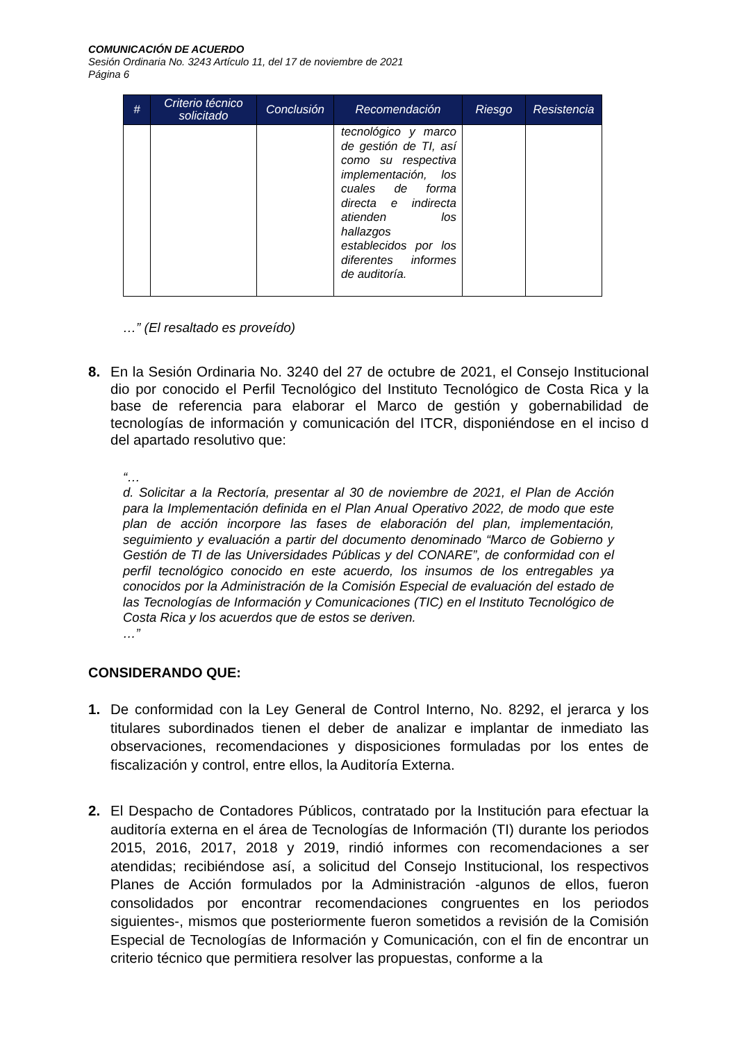COMUNICACIÓN DE ACUERDO
Sesión Ordinaria No. 3243 Artículo 11, del 17 de noviembre de 2021
Página 6
| # | Criterio técnico solicitado | Conclusión | Recomendación | Riesgo | Resistencia |
| --- | --- | --- | --- | --- | --- |
| | | | tecnológico y marco de gestión de TI, así como su respectiva implementación, los cuales de forma directa e indirecta atienden los hallazgos establecidos por los diferentes informes de auditoría. | | |
…” (El resaltado es proveído)
8. En la Sesión Ordinaria No. 3240 del 27 de octubre de 2021, el Consejo Institucional dio por conocido el Perfil Tecnológico del Instituto Tecnológico de Costa Rica y la base de referencia para elaborar el Marco de gestión y gobernabilidad de tecnologías de información y comunicación del ITCR, disponiéndose en el inciso d del apartado resolutivo que:
“…
d. Solicitar a la Rectoría, presentar al 30 de noviembre de 2021, el Plan de Acción para la Implementación definida en el Plan Anual Operativo 2022, de modo que este plan de acción incorpore las fases de elaboración del plan, implementación, seguimiento y evaluación a partir del documento denominado “Marco de Gobierno y Gestión de TI de las Universidades Públicas y del CONARE”, de conformidad con el perfil tecnológico conocido en este acuerdo, los insumos de los entregables ya conocidos por la Administración de la Comisión Especial de evaluación del estado de las Tecnologías de Información y Comunicaciones (TIC) en el Instituto Tecnológico de Costa Rica y los acuerdos que de estos se deriven.
…”
CONSIDERANDO QUE:
1. De conformidad con la Ley General de Control Interno, No. 8292, el jerarca y los titulares subordinados tienen el deber de analizar e implantar de inmediato las observaciones, recomendaciones y disposiciones formuladas por los entes de fiscalización y control, entre ellos, la Auditoría Externa.
2. El Despacho de Contadores Públicos, contratado por la Institución para efectuar la auditoría externa en el área de Tecnologías de Información (TI) durante los periodos 2015, 2016, 2017, 2018 y 2019, rindió informes con recomendaciones a ser atendidas; recibiéndose así, a solicitud del Consejo Institucional, los respectivos Planes de Acción formulados por la Administración -algunos de ellos, fueron consolidados por encontrar recomendaciones congruentes en los periodos siguientes-, mismos que posteriormente fueron sometidos a revisión de la Comisión Especial de Tecnologías de Información y Comunicación, con el fin de encontrar un criterio técnico que permitiera resolver las propuestas, conforme a la